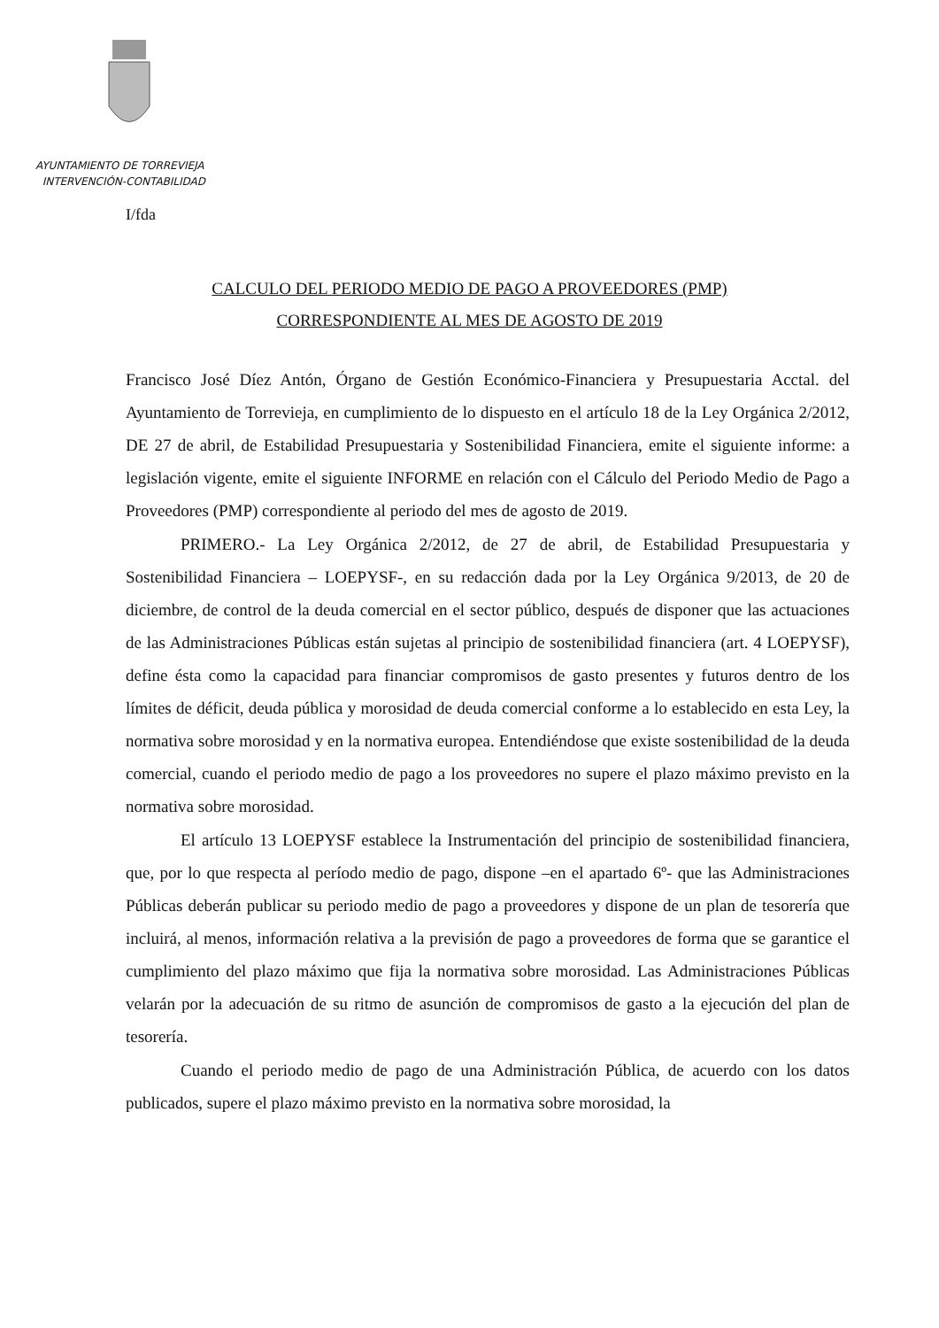AYUNTAMIENTO DE TORREVIEJA
INTERVENCIÓN-CONTABILIDAD
I/fda
CALCULO DEL PERIODO MEDIO DE PAGO A PROVEEDORES (PMP)
CORRESPONDIENTE AL MES DE AGOSTO DE 2019
Francisco José Díez Antón, Órgano de Gestión Económico-Financiera y Presupuestaria Acctal. del Ayuntamiento de Torrevieja, en cumplimiento de lo dispuesto en el artículo 18 de la Ley Orgánica 2/2012, DE 27 de abril, de Estabilidad Presupuestaria y Sostenibilidad Financiera, emite el siguiente informe: a legislación vigente, emite el siguiente INFORME en relación con el Cálculo del Periodo Medio de Pago a Proveedores (PMP) correspondiente al periodo del mes de agosto de 2019.
PRIMERO.- La Ley Orgánica 2/2012, de 27 de abril, de Estabilidad Presupuestaria y Sostenibilidad Financiera – LOEPYSF-, en su redacción dada por la Ley Orgánica 9/2013, de 20 de diciembre, de control de la deuda comercial en el sector público, después de disponer que las actuaciones de las Administraciones Públicas están sujetas al principio de sostenibilidad financiera (art. 4 LOEPYSF), define ésta como la capacidad para financiar compromisos de gasto presentes y futuros dentro de los límites de déficit, deuda pública y morosidad de deuda comercial conforme a lo establecido en esta Ley, la normativa sobre morosidad y en la normativa europea. Entendiéndose que existe sostenibilidad de la deuda comercial, cuando el periodo medio de pago a los proveedores no supere el plazo máximo previsto en la normativa sobre morosidad.
El artículo 13 LOEPYSF establece la Instrumentación del principio de sostenibilidad financiera, que, por lo que respecta al período medio de pago, dispone –en el apartado 6º- que las Administraciones Públicas deberán publicar su periodo medio de pago a proveedores y dispone de un plan de tesorería que incluirá, al menos, información relativa a la previsión de pago a proveedores de forma que se garantice el cumplimiento del plazo máximo que fija la normativa sobre morosidad. Las Administraciones Públicas velarán por la adecuación de su ritmo de asunción de compromisos de gasto a la ejecución del plan de tesorería.
Cuando el periodo medio de pago de una Administración Pública, de acuerdo con los datos publicados, supere el plazo máximo previsto en la normativa sobre morosidad, la